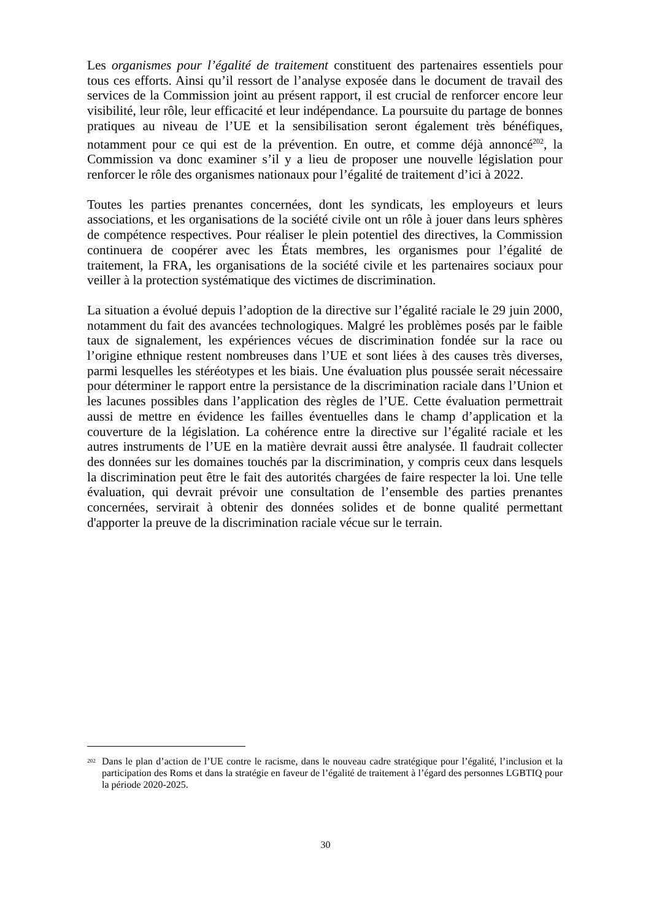Les organismes pour l’égalité de traitement constituent des partenaires essentiels pour tous ces efforts. Ainsi qu’il ressort de l’analyse exposée dans le document de travail des services de la Commission joint au présent rapport, il est crucial de renforcer encore leur visibilité, leur rôle, leur efficacité et leur indépendance. La poursuite du partage de bonnes pratiques au niveau de l’UE et la sensibilisation seront également très bénéfiques, notamment pour ce qui est de la prévention. En outre, et comme déjà annoncé<sup>202</sup>, la Commission va donc examiner s’il y a lieu de proposer une nouvelle législation pour renforcer le rôle des organismes nationaux pour l’égalité de traitement d’ici à 2022.
Toutes les parties prenantes concernées, dont les syndicats, les employeurs et leurs associations, et les organisations de la société civile ont un rôle à jouer dans leurs sphères de compétence respectives. Pour réaliser le plein potentiel des directives, la Commission continuera de coopérer avec les États membres, les organismes pour l’égalité de traitement, la FRA, les organisations de la société civile et les partenaires sociaux pour veiller à la protection systématique des victimes de discrimination.
La situation a évolué depuis l’adoption de la directive sur l’égalité raciale le 29 juin 2000, notamment du fait des avancées technologiques. Malgré les problèmes posés par le faible taux de signalement, les expériences vécues de discrimination fondée sur la race ou l’origine ethnique restent nombreuses dans l’UE et sont liées à des causes très diverses, parmi lesquelles les stéréotypes et les biais. Une évaluation plus poussée serait nécessaire pour déterminer le rapport entre la persistance de la discrimination raciale dans l’Union et les lacunes possibles dans l’application des règles de l’UE. Cette évaluation permettrait aussi de mettre en évidence les failles éventuelles dans le champ d’application et la couverture de la législation. La cohérence entre la directive sur l’égalité raciale et les autres instruments de l’UE en la matière devrait aussi être analysée. Il faudrait collecter des données sur les domaines touchés par la discrimination, y compris ceux dans lesquels la discrimination peut être le fait des autorités chargées de faire respecter la loi. Une telle évaluation, qui devrait prévoir une consultation de l’ensemble des parties prenantes concernées, servirait à obtenir des données solides et de bonne qualité permettant d'apporter la preuve de la discrimination raciale vécue sur le terrain.
<sup>202</sup> Dans le plan d’action de l’UE contre le racisme, dans le nouveau cadre stratégique pour l’égalité, l’inclusion et la participation des Roms et dans la stratégie en faveur de l’égalité de traitement à l’égard des personnes LGBTIQ pour la période 2020-2025.
30